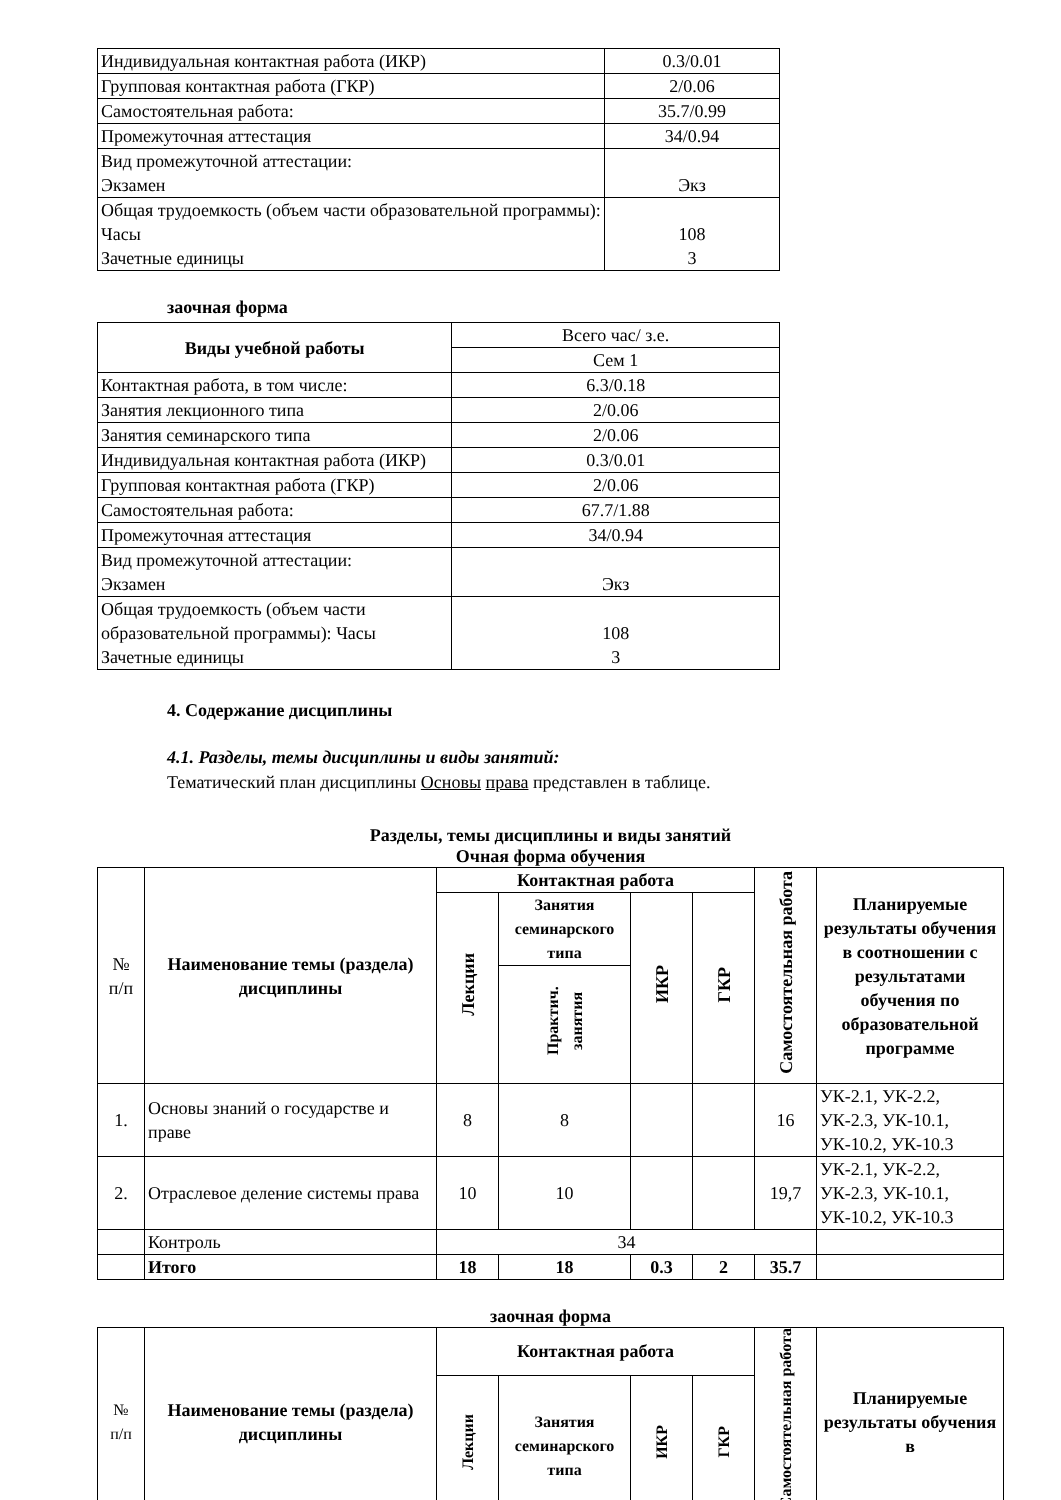| Индивидуальная контактная работа (ИКР) | 0.3/0.01 |
| Групповая контактная работа (ГКР) | 2/0.06 |
| Самостоятельная работа: | 35.7/0.99 |
| Промежуточная аттестация | 34/0.94 |
| Вид промежуточной аттестации: Экзамен | Экз |
| Общая трудоемкость (объем части образовательной программы): Часы Зачетные единицы | 108 3 |
заочная форма
| Виды учебной работы | Всего час/ з.е. |
| | Сем 1 |
| Контактная работа, в том числе: | 6.3/0.18 |
| Занятия лекционного типа | 2/0.06 |
| Занятия семинарского типа | 2/0.06 |
| Индивидуальная контактная работа (ИКР) | 0.3/0.01 |
| Групповая контактная работа (ГКР) | 2/0.06 |
| Самостоятельная работа: | 67.7/1.88 |
| Промежуточная аттестация | 34/0.94 |
| Вид промежуточной аттестации: Экзамен | Экз |
| Общая трудоемкость (объем части образовательной программы): Часы Зачетные единицы | 108 3 |
4. Содержание дисциплины
4.1. Разделы, темы дисциплины и виды занятий:
Тематический план дисциплины Основы права представлен в таблице.
Разделы, темы дисциплины и виды занятий
Очная форма обучения
| № п/п | Наименование темы (раздела) дисциплины | Контактная работа | | | | Самостоятельная работа | Планируемые результаты обучения в соотношении с результатами обучения по образовательной программе |
| --- | --- | --- | --- | --- | --- | --- | --- |
| | | Лекции | Занятия семинарского типа | ИКР | ГКР | | |
| | | | Практич. занятия | | | | |
| 1. | Основы знаний о государстве и праве | 8 | 8 | | | 16 | УК-2.1, УК-2.2, УК-2.3, УК-10.1, УК-10.2, УК-10.3 |
| 2. | Отраслевое деление системы права | 10 | 10 | | | 19,7 | УК-2.1, УК-2.2, УК-2.3, УК-10.1, УК-10.2, УК-10.3 |
| | Контроль | 34 | | | | | |
| | Итого | 18 | 18 | 0.3 | 2 | 35.7 | |
заочная форма
| № п/п | Наименование темы (раздела) дисциплины | Контактная работа | | | | Самостоятельная работа | Планируемые результаты обучения в |
| --- | --- | --- | --- | --- | --- | --- | --- |
| | | Лекции | Занятия семинарского типа | ИКР | ГКР | | |